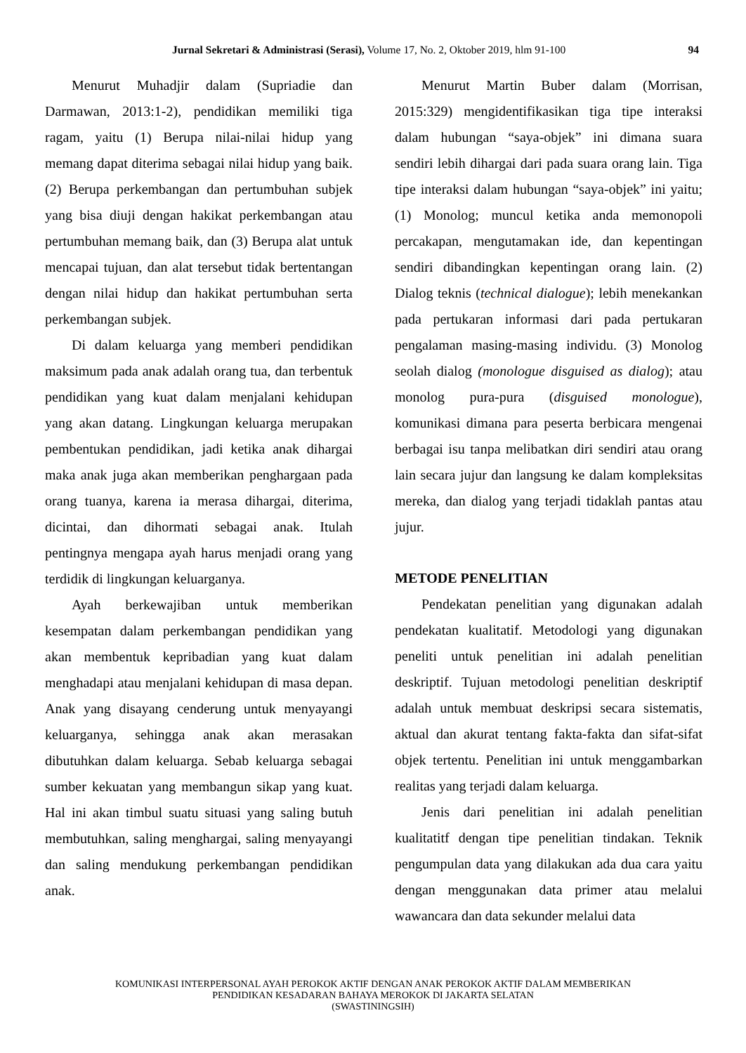Jurnal Sekretari & Administrasi (Serasi), Volume 17, No. 2, Oktober 2019, hlm 91-100 94
Menurut Muhadjir dalam (Supriadie dan Darmawan, 2013:1-2), pendidikan memiliki tiga ragam, yaitu (1) Berupa nilai-nilai hidup yang memang dapat diterima sebagai nilai hidup yang baik. (2) Berupa perkembangan dan pertumbuhan subjek yang bisa diuji dengan hakikat perkembangan atau pertumbuhan memang baik, dan (3) Berupa alat untuk mencapai tujuan, dan alat tersebut tidak bertentangan dengan nilai hidup dan hakikat pertumbuhan serta perkembangan subjek.
Di dalam keluarga yang memberi pendidikan maksimum pada anak adalah orang tua, dan terbentuk pendidikan yang kuat dalam menjalani kehidupan yang akan datang. Lingkungan keluarga merupakan pembentukan pendidikan, jadi ketika anak dihargai maka anak juga akan memberikan penghargaan pada orang tuanya, karena ia merasa dihargai, diterima, dicintai, dan dihormati sebagai anak. Itulah pentingnya mengapa ayah harus menjadi orang yang terdidik di lingkungan keluarganya.
Ayah berkewajiban untuk memberikan kesempatan dalam perkembangan pendidikan yang akan membentuk kepribadian yang kuat dalam menghadapi atau menjalani kehidupan di masa depan. Anak yang disayang cenderung untuk menyayangi keluarganya, sehingga anak akan merasakan dibutuhkan dalam keluarga. Sebab keluarga sebagai sumber kekuatan yang membangun sikap yang kuat. Hal ini akan timbul suatu situasi yang saling butuh membutuhkan, saling menghargai, saling menyayangi dan saling mendukung perkembangan pendidikan anak.
Menurut Martin Buber dalam (Morrisan, 2015:329) mengidentifikasikan tiga tipe interaksi dalam hubungan “saya-objek” ini dimana suara sendiri lebih dihargai dari pada suara orang lain. Tiga tipe interaksi dalam hubungan “saya-objek” ini yaitu; (1) Monolog; muncul ketika anda memonopoli percakapan, mengutamakan ide, dan kepentingan sendiri dibandingkan kepentingan orang lain. (2) Dialog teknis (technical dialogue); lebih menekankan pada pertukaran informasi dari pada pertukaran pengalaman masing-masing individu. (3) Monolog seolah dialog (monologue disguised as dialog); atau monolog pura-pura (disguised monologue), komunikasi dimana para peserta berbicara mengenai berbagai isu tanpa melibatkan diri sendiri atau orang lain secara jujur dan langsung ke dalam kompleksitas mereka, dan dialog yang terjadi tidaklah pantas atau jujur.
METODE PENELITIAN
Pendekatan penelitian yang digunakan adalah pendekatan kualitatif. Metodologi yang digunakan peneliti untuk penelitian ini adalah penelitian deskriptif. Tujuan metodologi penelitian deskriptif adalah untuk membuat deskripsi secara sistematis, aktual dan akurat tentang fakta-fakta dan sifat-sifat objek tertentu. Penelitian ini untuk menggambarkan realitas yang terjadi dalam keluarga.
Jenis dari penelitian ini adalah penelitian kualitatitf dengan tipe penelitian tindakan. Teknik pengumpulan data yang dilakukan ada dua cara yaitu dengan menggunakan data primer atau melalui wawancara dan data sekunder melalui data
KOMUNIKASI INTERPERSONAL AYAH PEROKOK AKTIF DENGAN ANAK PEROKOK AKTIF DALAM MEMBERIKAN
PENDIDIKAN KESADARAN BAHAYA MEROKOK DI JAKARTA SELATAN
(SWASTININGSIH)